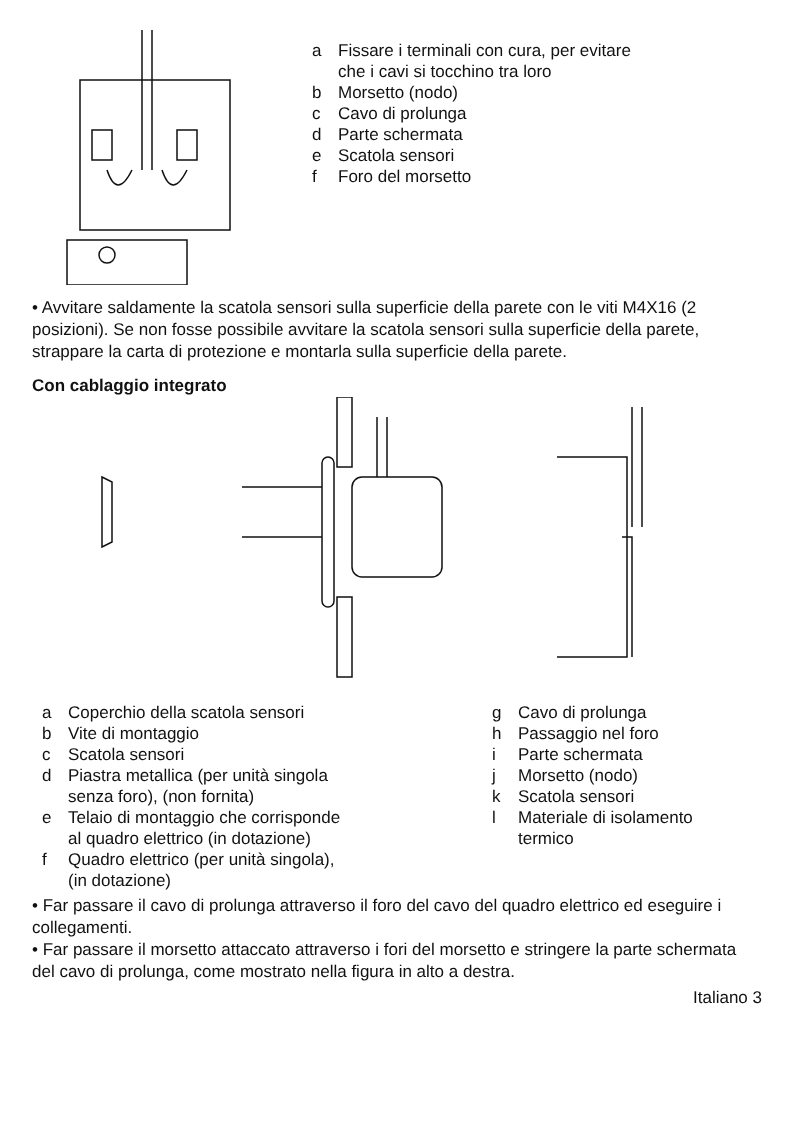a Fissare i terminali con cura, per evitare
che i cavi si tocchino tra loro
b Morsetto (nodo)
c Cavo di prolunga
d Parte schermata
e Scatola sensori
f Foro del morsetto
• Avvitare saldamente la scatola sensori sulla superficie della parete con le viti M4X16 (2 posizioni). Se non fosse possibile avvitare la scatola sensori sulla superficie della parete, strappare la carta di protezione e montarla sulla superficie della parete.
Con cablaggio integrato
a Coperchio della scatola sensori
b Vite di montaggio
c Scatola sensori
d Piastra metallica (per unità singola
senza foro), (non fornita)
e Telaio di montaggio che corrisponde
al quadro elettrico (in dotazione)
f Quadro elettrico (per unità singola),
(in dotazione)
g Cavo di prolunga
h Passaggio nel foro
i Parte schermata
j Morsetto (nodo)
k Scatola sensori
l Materiale di isolamento
termico
• Far passare il cavo di prolunga attraverso il foro del cavo del quadro elettrico ed eseguire i collegamenti.
• Far passare il morsetto attaccato attraverso i fori del morsetto e stringere la parte schermata del cavo di prolunga, come mostrato nella figura in alto a destra.
Italiano 3